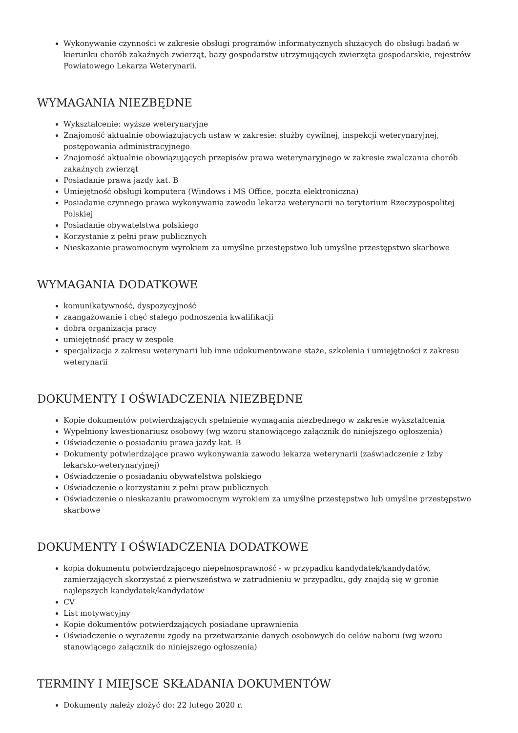Wykonywanie czynności w zakresie obsługi programów informatycznych służących do obsługi badań w kierunku chorób zakaźnych zwierząt, bazy gospodarstw utrzymujących zwierzęta gospodarskie, rejestrów Powiatowego Lekarza Weterynarii.
WYMAGANIA NIEZBĘDNE
Wykształcenie: wyższe weterynaryjne
Znajomość aktualnie obowiązujących ustaw w zakresie: służby cywilnej, inspekcji weterynaryjnej, postępowania administracyjnego
Znajomość aktualnie obowiązujących przepisów prawa weterynaryjnego w zakresie zwalczania chorób zakaźnych zwierząt
Posiadanie prawa jazdy kat. B
Umiejętność obsługi komputera (Windows i MS Office, poczta elektroniczna)
Posiadanie czynnego prawa wykonywania zawodu lekarza weterynarii na terytorium Rzeczypospolitej Polskiej
Posiadanie obywatelstwa polskiego
Korzystanie z pełni praw publicznych
Nieskazanie prawomocnym wyrokiem za umyślne przestępstwo lub umyślne przestępstwo skarbowe
WYMAGANIA DODATKOWE
komunikatywność, dyspozycyjność
zaangażowanie i chęć stałego podnoszenia kwalifikacji
dobra organizacja pracy
umiejętność pracy w zespole
specjalizacja z zakresu weterynarii lub inne udokumentowane staże, szkolenia i umiejętności z zakresu weterynarii
DOKUMENTY I OŚWIADCZENIA NIEZBĘDNE
Kopie dokumentów potwierdzających spełnienie wymagania niezbędnego w zakresie wykształcenia
Wypełniony kwestionariusz osobowy (wg wzoru stanowiącego załącznik do niniejszego ogłoszenia)
Oświadczenie o posiadaniu prawa jazdy kat. B
Dokumenty potwierdzające prawo wykonywania zawodu lekarza weterynarii (zaświadczenie z Izby lekarsko-weterynaryjnej)
Oświadczenie o posiadaniu obywatelstwa polskiego
Oświadczenie o korzystaniu z pełni praw publicznych
Oświadczenie o nieskazaniu prawomocnym wyrokiem za umyślne przestępstwo lub umyślne przestępstwo skarbowe
DOKUMENTY I OŚWIADCZENIA DODATKOWE
kopia dokumentu potwierdzającego niepełnosprawność - w przypadku kandydatek/kandydatów, zamierzających skorzystać z pierwszeństwa w zatrudnieniu w przypadku, gdy znajdą się w gronie najlepszych kandydatek/kandydatów
CV
List motywacyjny
Kopie dokumentów potwierdzających posiadane uprawnienia
Oświadczenie o wyrażeniu zgody na przetwarzanie danych osobowych do celów naboru (wg wzoru stanowiącego załącznik do niniejszego ogłoszenia)
TERMINY I MIEJSCE SKŁADANIA DOKUMENTÓW
Dokumenty należy złożyć do: 22 lutego 2020 r.